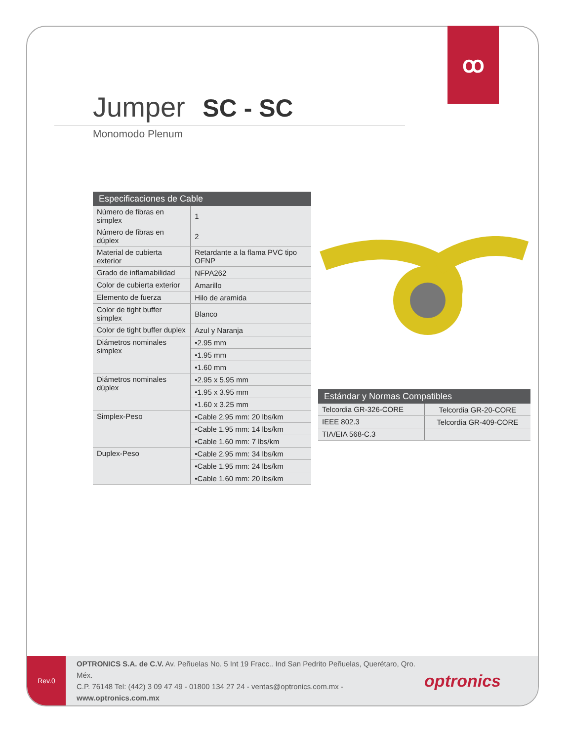Jumper SC - SC
Monomodo Plenum
| Especificaciones de Cable | |
| --- | --- |
| Número de fibras en simplex | 1 |
| Número de fibras en dúplex | 2 |
| Material de cubierta exterior | Retardante a la flama PVC tipo OFNP |
| Grado de inflamabilidad | NFPA262 |
| Color de cubierta exterior | Amarillo |
| Elemento de fuerza | Hilo de aramida |
| Color de tight buffer simplex | Blanco |
| Color de tight buffer duplex | Azul y Naranja |
| Diámetros nominales simplex | •2.95 mm |
| | •1.95 mm |
| | •1.60 mm |
| Diámetros nominales dúplex | •2.95 x 5.95 mm |
| | •1.95 x 3.95 mm |
| | •1.60 x 3.25 mm |
| Simplex-Peso | •Cable 2.95 mm: 20 lbs/km |
| | •Cable 1.95 mm: 14 lbs/km |
| | •Cable 1.60 mm: 7 lbs/km |
| Duplex-Peso | •Cable 2.95 mm: 34 lbs/km |
| | •Cable 1.95 mm: 24 lbs/km |
| | •Cable 1.60 mm: 20 lbs/km |
| Estándar y Normas Compatibles | |
| --- | --- |
| Telcordia GR-326-CORE | Telcordia GR-20-CORE |
| IEEE 802.3 | Telcordia GR-409-CORE |
| TIA/EIA 568-C.3 | |
Rev.0
OPTRONICS S.A. de C.V. Av. Peñuelas No. 5 Int 19 Fracc.. Ind San Pedrito Peñuelas, Querétaro, Qro. Méx.
C.P. 76148 Tel: (442) 3 09 47 49 - 01800 134 27 24 - ventas@optronics.com.mx - www.optronics.com.mx
optronics
ꝏ